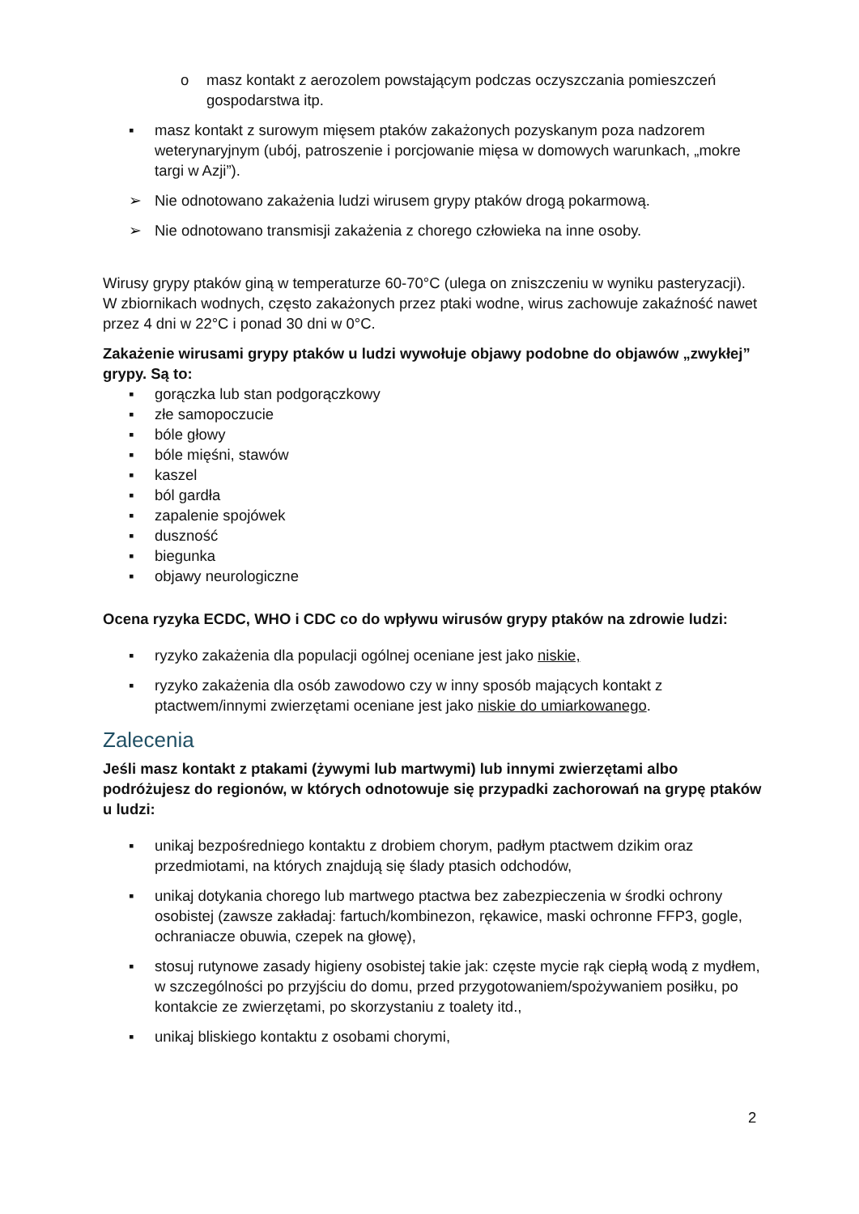o masz kontakt z aerozolem powstającym podczas oczyszczania pomieszczeń gospodarstwa itp.
▪ masz kontakt z surowym mięsem ptaków zakażonych pozyskanym poza nadzorem weterynaryjnym (ubój, patroszenie i porcjowanie mięsa w domowych warunkach, „mokre targi w Azji”).
➢ Nie odnotowano zakażenia ludzi wirusem grypy ptaków drogą pokarmową.
➢ Nie odnotowano transmisji zakażenia z chorego człowieka na inne osoby.
Wirusy grypy ptaków giną w temperaturze 60-70°C (ulega on zniszczeniu w wyniku pasteryzacji). W zbiornikach wodnych, często zakażonych przez ptaki wodne, wirus zachowuje zakaźność nawet przez 4 dni w 22°C i ponad 30 dni w 0°C.
Zakażenie wirusami grypy ptaków u ludzi wywołuje objawy podobne do objawów „zwykłej” grypy. Są to:
▪ gorączka lub stan podgorączkowy
▪ złe samopoczucie
▪ bóle głowy
▪ bóle mięśni, stawów
▪ kaszel
▪ ból gardła
▪ zapalenie spojówek
▪ duszność
▪ biegunka
▪ objawy neurologiczne
Ocena ryzyka ECDC, WHO i CDC co do wpływu wirusów grypy ptaków na zdrowie ludzi:
▪ ryzyko zakażenia dla populacji ogólnej oceniane jest jako niskie,
▪ ryzyko zakażenia dla osób zawodowo czy w inny sposób mających kontakt z ptactwem/innymi zwierzętami oceniane jest jako niskie do umiarkowanego.
Zalecenia
Jeśli masz kontakt z ptakami (żywymi lub martwymi) lub innymi zwierzętami albo podróżujesz do regionów, w których odnotowuje się przypadki zachorowań na grypę ptaków u ludzi:
▪ unikaj bezpośredniego kontaktu z drobiem chorym, padłym ptactwem dzikim oraz przedmiotami, na których znajdują się ślady ptasich odchodów,
▪ unikaj dotykania chorego lub martwego ptactwa bez zabezpieczenia w środki ochrony osobistej (zawsze zakładaj: fartuch/kombinezon, rękawice, maski ochronne FFP3, gogle, ochraniacze obuwia, czepek na głowę),
▪ stosuj rutynowe zasady higieny osobistej takie jak: częste mycie rąk ciepłą wodą z mydłem, w szczególności po przyjściu do domu, przed przygotowaniem/spożywaniem posiłku, po kontakcie ze zwierzętami, po skorzystaniu z toalety itd.,
▪ unikaj bliskiego kontaktu z osobami chorymi,
2